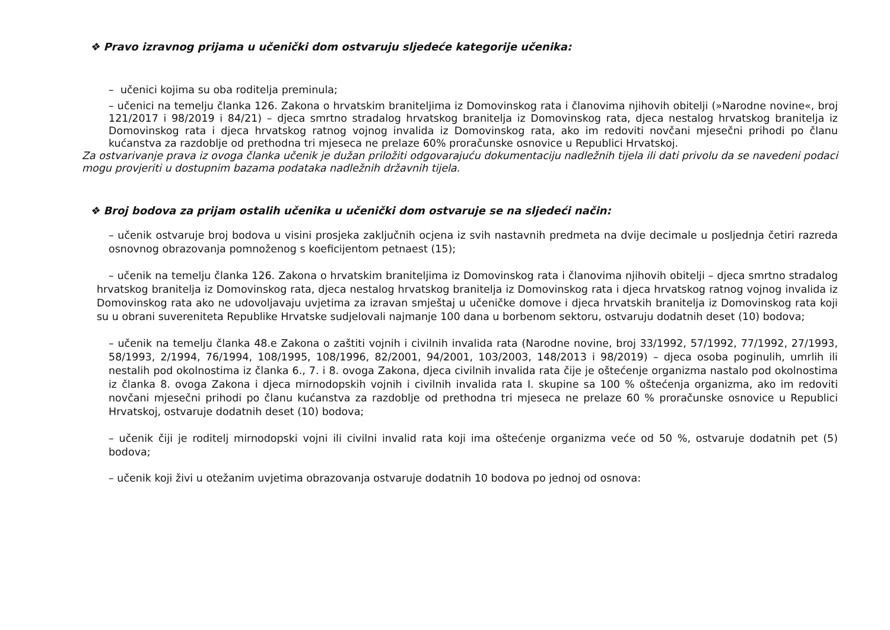❖ Pravo izravnog prijama u učenički dom ostvaruju sljedeće kategorije učenika:
– učenici kojima su oba roditelja preminula;
– učenici na temelju članka 126. Zakona o hrvatskim braniteljima iz Domovinskog rata i članovima njihovih obitelji (»Narodne novine«, broj 121/2017 i 98/2019 i 84/21) – djeca smrtno stradalog hrvatskog branitelja iz Domovinskog rata, djeca nestalog hrvatskog branitelja iz Domovinskog rata i djeca hrvatskog ratnog vojnog invalida iz Domovinskog rata, ako im redoviti novčani mjesečni prihodi po članu kućanstva za razdoblje od prethodna tri mjeseca ne prelaze 60% proračunske osnovice u Republici Hrvatskoj.
Za ostvarivanje prava iz ovoga članka učenik je dužan priložiti odgovarajuću dokumentaciju nadležnih tijela ili dati privolu da se navedeni podaci mogu provjeriti u dostupnim bazama podataka nadležnih državnih tijela.
❖ Broj bodova za prijam ostalih učenika u učenički dom ostvaruje se na sljedeći način:
– učenik ostvaruje broj bodova u visini prosjeka zaključnih ocjena iz svih nastavnih predmeta na dvije decimale u posljednja četiri razreda osnovnog obrazovanja pomnoženog s koeficijentom petnaest (15);
– učenik na temelju članka 126. Zakona o hrvatskim braniteljima iz Domovinskog rata i članovima njihovih obitelji – djeca smrtno stradalog hrvatskog branitelja iz Domovinskog rata, djeca nestalog hrvatskog branitelja iz Domovinskog rata i djeca hrvatskog ratnog vojnog invalida iz Domovinskog rata ako ne udovoljavaju uvjetima za izravan smještaj u učeničke domove i djeca hrvatskih branitelja iz Domovinskog rata koji su u obrani suvereniteta Republike Hrvatske sudjelovali najmanje 100 dana u borbenom sektoru, ostvaruju dodatnih deset (10) bodova;
– učenik na temelju članka 48.e Zakona o zaštiti vojnih i civilnih invalida rata (Narodne novine, broj 33/1992, 57/1992, 77/1992, 27/1993, 58/1993, 2/1994, 76/1994, 108/1995, 108/1996, 82/2001, 94/2001, 103/2003, 148/2013 i 98/2019) – djeca osoba poginulih, umrlih ili nestalih pod okolnostima iz članka 6., 7. i 8. ovoga Zakona, djeca civilnih invalida rata čije je oštećenje organizma nastalo pod okolnostima iz članka 8. ovoga Zakona i djeca mirnodopskih vojnih i civilnih invalida rata I. skupine sa 100 % oštećenja organizma, ako im redoviti novčani mjesečni prihodi po članu kućanstva za razdoblje od prethodna tri mjeseca ne prelaze 60 % proračunske osnovice u Republici Hrvatskoj, ostvaruje dodatnih deset (10) bodova;
– učenik čiji je roditelj mirnodopski vojni ili civilni invalid rata koji ima oštećenje organizma veće od 50 %, ostvaruje dodatnih pet (5) bodova;
– učenik koji živi u otežanim uvjetima obrazovanja ostvaruje dodatnih 10 bodova po jednoj od osnova: